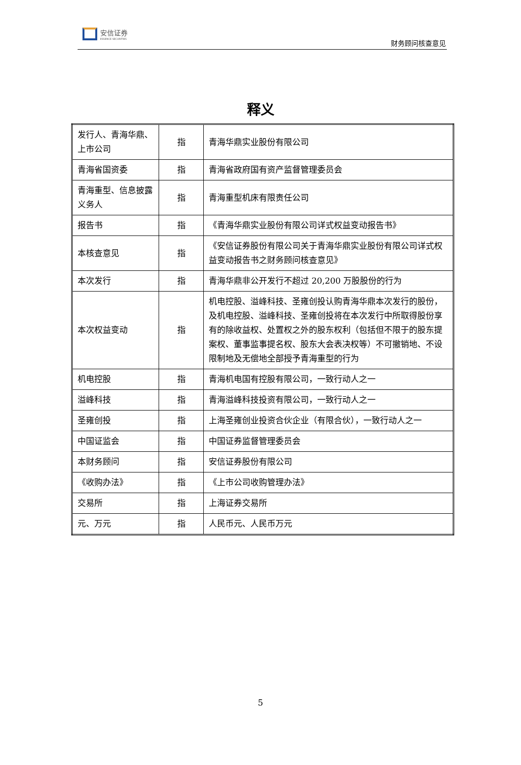安信证券
ESSENCE SECURITIES
财务顾问核查意见
释义
| 发行人、青海华鼎、上市公司 | 指 | 青海华鼎实业股份有限公司 |
| 青海省国资委 | 指 | 青海省政府国有资产监督管理委员会 |
| 青海重型、信息披露义务人 | 指 | 青海重型机床有限责任公司 |
| 报告书 | 指 | 《青海华鼎实业股份有限公司详式权益变动报告书》 |
| 本核查意见 | 指 | 《安信证券股份有限公司关于青海华鼎实业股份有限公司详式权益变动报告书之财务顾问核查意见》 |
| 本次发行 | 指 | 青海华鼎非公开发行不超过 20,200 万股股份的行为 |
| 本次权益变动 | 指 | 机电控股、溢峰科技、圣雍创投认购青海华鼎本次发行的股份，及机电控股、溢峰科技、圣雍创投将在本次发行中所取得股份享有的除收益权、处置权之外的股东权利（包括但不限于的股东提案权、董事监事提名权、股东大会表决权等）不可撤销地、不设限制地及无偿地全部授予青海重型的行为 |
| 机电控股 | 指 | 青海机电国有控股有限公司，一致行动人之一 |
| 溢峰科技 | 指 | 青海溢峰科技投资有限公司，一致行动人之一 |
| 圣雍创投 | 指 | 上海圣雍创业投资合伙企业（有限合伙），一致行动人之一 |
| 中国证监会 | 指 | 中国证券监督管理委员会 |
| 本财务顾问 | 指 | 安信证券股份有限公司 |
| 《收购办法》 | 指 | 《上市公司收购管理办法》 |
| 交易所 | 指 | 上海证券交易所 |
| 元、万元 | 指 | 人民币元、人民币万元 |
5